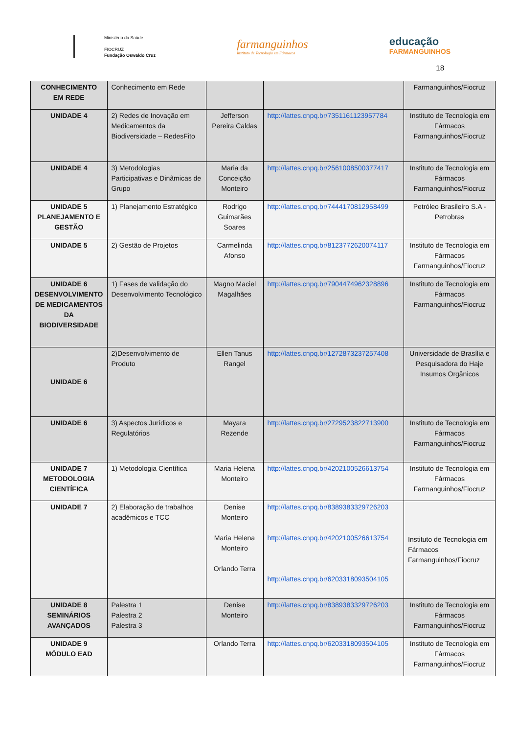Ministério da Saúde
FIOCRUZ
Fundação Oswaldo Cruz
farmanguinhos
Instituto de Tecnologia em Fármacos
educação
FARMANGUINHOS
18
| CONHECIMENTO EM REDE | Conhecimento em Rede | | | Farmanguinhos/Fiocruz |
| UNIDADE 4 | 2) Redes de Inovação em Medicamentos da Biodiversidade – RedesFito | Jefferson Pereira Caldas | http://lattes.cnpq.br/7351161123957784 | Instituto de Tecnologia em Fármacos Farmanguinhos/Fiocruz |
| UNIDADE 4 | 3) Metodologias Participativas e Dinâmicas de Grupo | Maria da Conceição Monteiro | http://lattes.cnpq.br/2561008500377417 | Instituto de Tecnologia em Fármacos Farmanguinhos/Fiocruz |
| UNIDADE 5 PLANEJAMENTO E GESTÃO | 1) Planejamento Estratégico | Rodrigo Guimarães Soares | http://lattes.cnpq.br/7444170812958499 | Petróleo Brasileiro S.A - Petrobras |
| UNIDADE 5 | 2) Gestão de Projetos | Carmelinda Afonso | http://lattes.cnpq.br/8123772620074117 | Instituto de Tecnologia em Fármacos Farmanguinhos/Fiocruz |
| UNIDADE 6 DESENVOLVIMENTO DE MEDICAMENTOS DA BIODIVERSIDADE | 1) Fases de validação do Desenvolvimento Tecnológico | Magno Maciel Magalhães | http://lattes.cnpq.br/7904474962328896 | Instituto de Tecnologia em Fármacos Farmanguinhos/Fiocruz |
| UNIDADE 6 | 2)Desenvolvimento de Produto | Ellen Tanus Rangel | http://lattes.cnpq.br/1272873237257408 | Universidade de Brasília e Pesquisadora do Haje Insumos Orgânicos |
| UNIDADE 6 | 3) Aspectos Jurídicos e Regulatórios | Mayara Rezende | http://lattes.cnpq.br/2729523822713900 | Instituto de Tecnologia em Fármacos Farmanguinhos/Fiocruz |
| UNIDADE 7 METODOLOGIA CIENTÍFICA | 1) Metodologia Científica | Maria Helena Monteiro | http://lattes.cnpq.br/4202100526613754 | Instituto de Tecnologia em Fármacos Farmanguinhos/Fiocruz |
| UNIDADE 7 | 2) Elaboração de trabalhos acadêmicos e TCC | Denise Monteiro Maria Helena Monteiro Orlando Terra | http://lattes.cnpq.br/8389383329726203 http://lattes.cnpq.br/4202100526613754 http://lattes.cnpq.br/6203318093504105 | Instituto de Tecnologia em Fármacos Farmanguinhos/Fiocruz |
| UNIDADE 8 SEMINÁRIOS AVANÇADOS | Palestra 1 Palestra 2 Palestra 3 | Denise Monteiro | http://lattes.cnpq.br/8389383329726203 | Instituto de Tecnologia em Fármacos Farmanguinhos/Fiocruz |
| UNIDADE 9 MÓDULO EAD | | Orlando Terra | http://lattes.cnpq.br/6203318093504105 | Instituto de Tecnologia em Fármacos Farmanguinhos/Fiocruz |